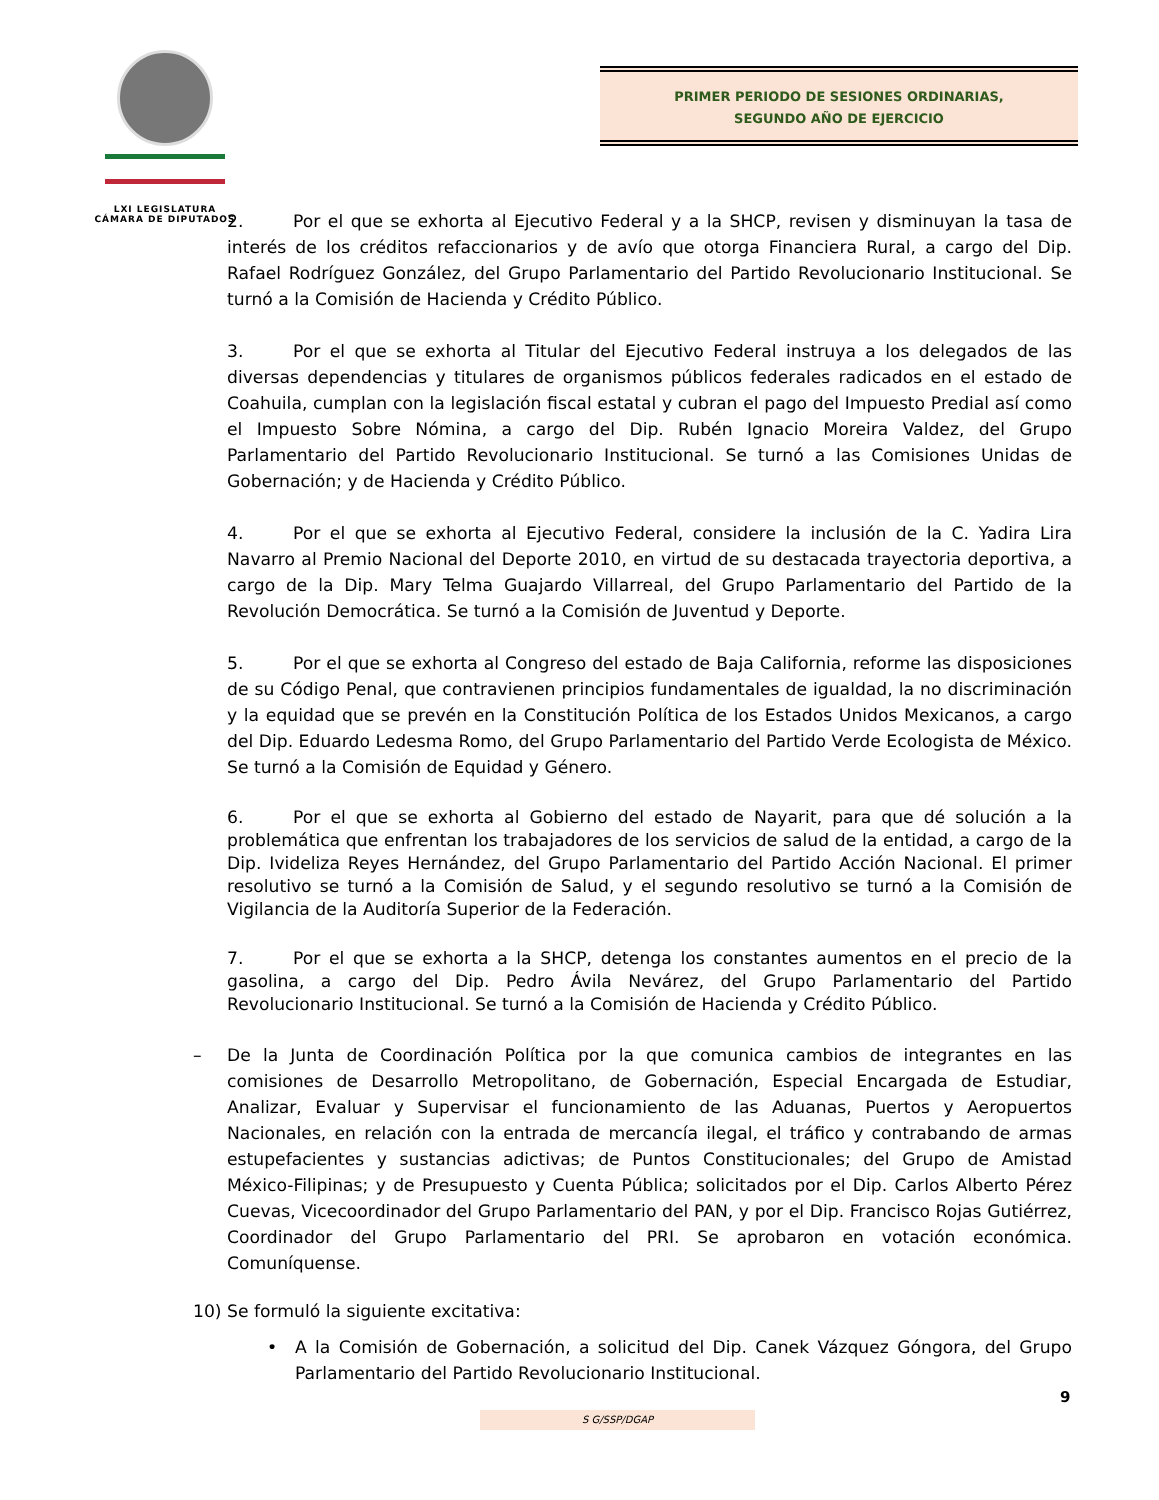LXI LEGISLATURA
CÁMARA DE DIPUTADOS
PRIMER PERIODO DE SESIONES ORDINARIAS,
SEGUNDO AÑO DE EJERCICIO
2. Por el que se exhorta al Ejecutivo Federal y a la SHCP, revisen y disminuyan la tasa de interés de los créditos refaccionarios y de avío que otorga Financiera Rural, a cargo del Dip. Rafael Rodríguez González, del Grupo Parlamentario del Partido Revolucionario Institucional. Se turnó a la Comisión de Hacienda y Crédito Público.
3. Por el que se exhorta al Titular del Ejecutivo Federal instruya a los delegados de las diversas dependencias y titulares de organismos públicos federales radicados en el estado de Coahuila, cumplan con la legislación fiscal estatal y cubran el pago del Impuesto Predial así como el Impuesto Sobre Nómina, a cargo del Dip. Rubén Ignacio Moreira Valdez, del Grupo Parlamentario del Partido Revolucionario Institucional. Se turnó a las Comisiones Unidas de Gobernación; y de Hacienda y Crédito Público.
4. Por el que se exhorta al Ejecutivo Federal, considere la inclusión de la C. Yadira Lira Navarro al Premio Nacional del Deporte 2010, en virtud de su destacada trayectoria deportiva, a cargo de la Dip. Mary Telma Guajardo Villarreal, del Grupo Parlamentario del Partido de la Revolución Democrática. Se turnó a la Comisión de Juventud y Deporte.
5. Por el que se exhorta al Congreso del estado de Baja California, reforme las disposiciones de su Código Penal, que contravienen principios fundamentales de igualdad, la no discriminación y la equidad que se prevén en la Constitución Política de los Estados Unidos Mexicanos, a cargo del Dip. Eduardo Ledesma Romo, del Grupo Parlamentario del Partido Verde Ecologista de México. Se turnó a la Comisión de Equidad y Género.
6. Por el que se exhorta al Gobierno del estado de Nayarit, para que dé solución a la problemática que enfrentan los trabajadores de los servicios de salud de la entidad, a cargo de la Dip. Ivideliza Reyes Hernández, del Grupo Parlamentario del Partido Acción Nacional. El primer resolutivo se turnó a la Comisión de Salud, y el segundo resolutivo se turnó a la Comisión de Vigilancia de la Auditoría Superior de la Federación.
7. Por el que se exhorta a la SHCP, detenga los constantes aumentos en el precio de la gasolina, a cargo del Dip. Pedro Ávila Nevárez, del Grupo Parlamentario del Partido Revolucionario Institucional. Se turnó a la Comisión de Hacienda y Crédito Público.
– De la Junta de Coordinación Política por la que comunica cambios de integrantes en las comisiones de Desarrollo Metropolitano, de Gobernación, Especial Encargada de Estudiar, Analizar, Evaluar y Supervisar el funcionamiento de las Aduanas, Puertos y Aeropuertos Nacionales, en relación con la entrada de mercancía ilegal, el tráfico y contrabando de armas estupefacientes y sustancias adictivas; de Puntos Constitucionales; del Grupo de Amistad México-Filipinas; y de Presupuesto y Cuenta Pública; solicitados por el Dip. Carlos Alberto Pérez Cuevas, Vicecoordinador del Grupo Parlamentario del PAN, y por el Dip. Francisco Rojas Gutiérrez, Coordinador del Grupo Parlamentario del PRI. Se aprobaron en votación económica. Comuníquense.
10) Se formuló la siguiente excitativa:
• A la Comisión de Gobernación, a solicitud del Dip. Canek Vázquez Góngora, del Grupo Parlamentario del Partido Revolucionario Institucional.
9
S G/SSP/DGAP